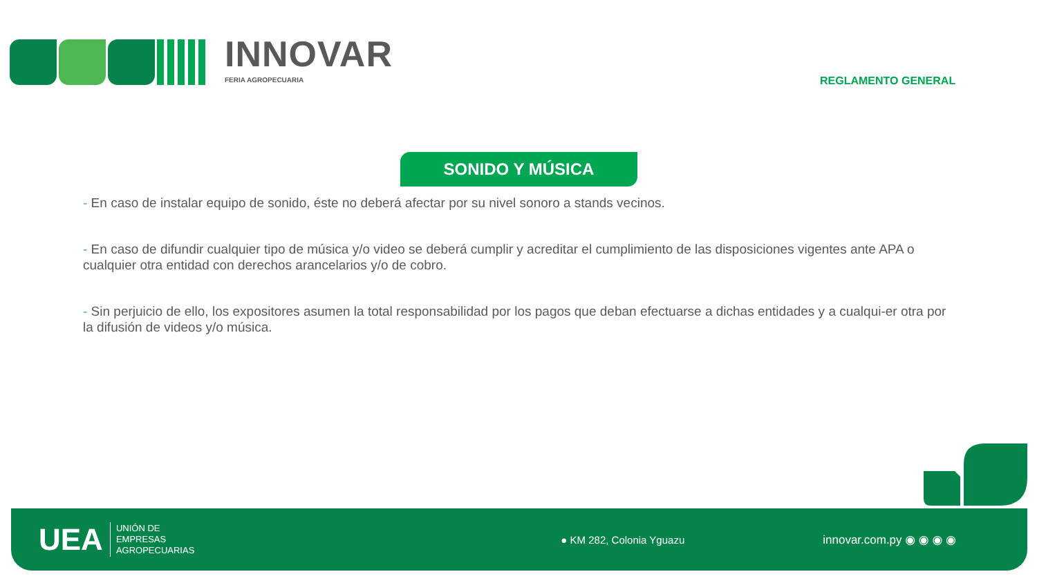INNOVAR
FERIA AGROPECUARIA
REGLAMENTO GENERAL
SONIDO Y MÚSICA
- En caso de instalar equipo de sonido, éste no deberá afectar por su nivel sonoro a stands vecinos.
- En caso de difundir cualquier tipo de música y/o video se deberá cumplir y acreditar el cumplimiento de las disposiciones vigentes ante APA o cualquier otra entidad con derechos arancelarios y/o de cobro.
- Sin perjuicio de ello, los expositores asumen la total responsabilidad por los pagos que deban efectuarse a dichas entidades y a cualqui-er otra por la difusión de videos y/o música.
UEA
UNIÓN DE
EMPRESAS
AGROPECUARIAS
● KM 282, Colonia Yguazu innovar.com.py ◉ ◉ ◉ ◉